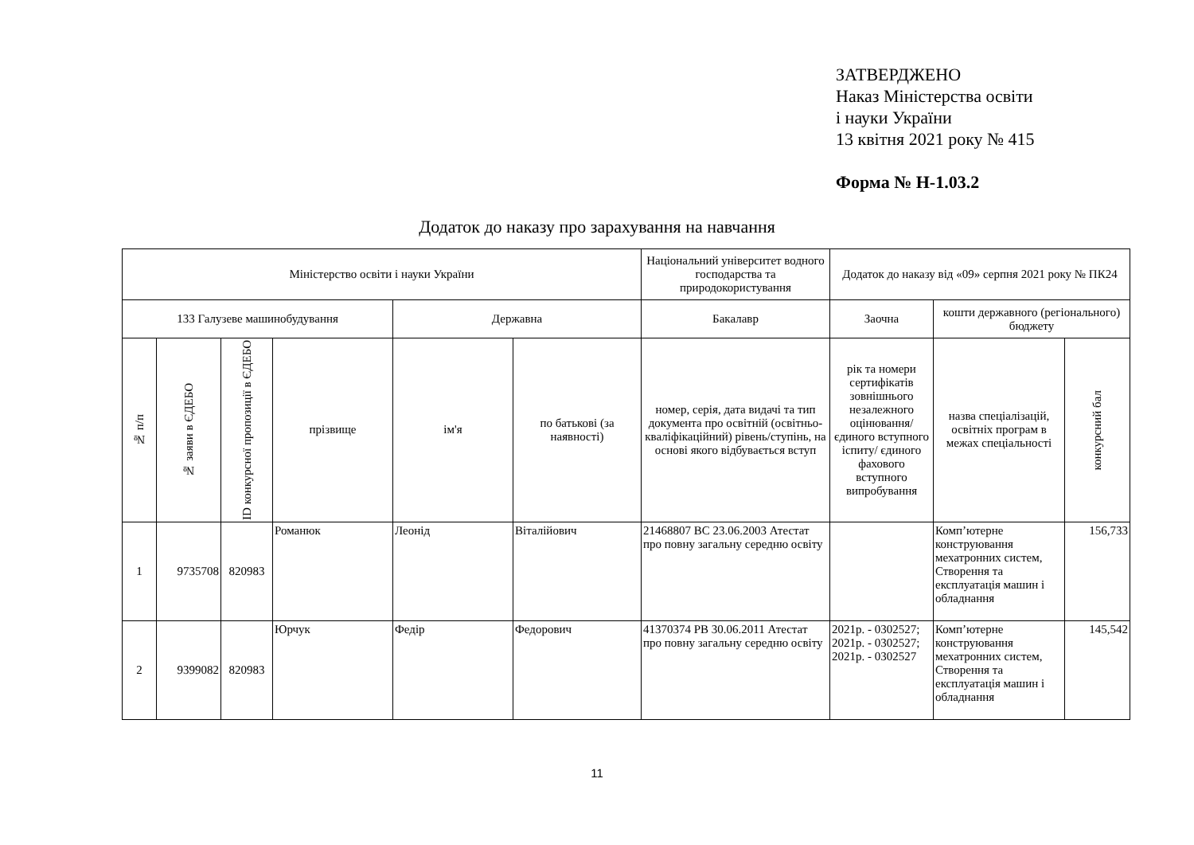ЗАТВЕРДЖЕНО
Наказ Міністерства освіти
і науки України
13 квітня 2021 року № 415
Форма № Н-1.03.2
Додаток до наказу про зарахування на навчання
| Міністерство освіти і науки України | | | | | | Національний університет водного господарства та природокористування | Додаток до наказу від «09» серпня 2021 року № ПК24 | | |
| 133 Галузеве машинобудування | | | | Державна | | Бакалавр | Заочна | кошти державного (регіонального) бюджету | |
| № п/п | № заяви в ЄДЕБО | ID конкурсної пропозиції в ЄДЕБО | прізвище | ім'я | по батькові (за наявності) | номер, серія, дата видачі та тип документа про освітній (освітньо-кваліфікаційний) рівень/ступінь, на основі якого відбувається вступ | рік та номери сертифікатів зовнішнього незалежного оцінювання/ єдиного вступного іспиту/ єдиного фахового вступного випробування | назва спеціалізацій, освітніх програм в межах спеціальності | конкурсний бал |
| 1 | 9735708 | 820983 | Романюк | Леонід | Віталійович | 21468807 ВС 23.06.2003 Атестат про повну загальну середню освіту | | Комп’ютерне конструювання мехатронних систем, Створення та експлуатація машин і обладнання | 156,733 |
| 2 | 9399082 | 820983 | Юрчук | Федір | Федорович | 41370374 РВ 30.06.2011 Атестат про повну загальну середню освіту | 2021р. - 0302527; 2021р. - 0302527; 2021р. - 0302527 | Комп’ютерне конструювання мехатронних систем, Створення та експлуатація машин і обладнання | 145,542 |
11